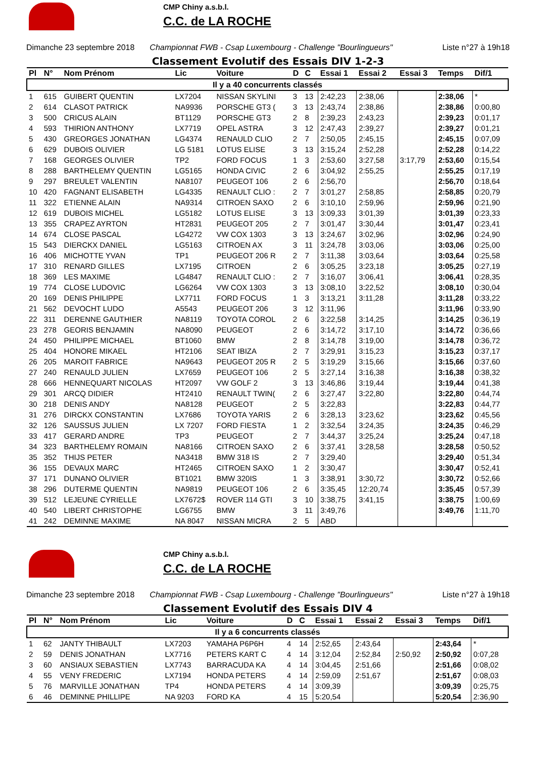CMP Chiny a.s.b.l.
C.C. de LA ROCHE
Dimanche 23 septembre 2018 Championnat FWB - Csap Luxembourg - Challenge "Bourlingueurs" Liste n°27 à 19h18
Classement Evolutif des Essais DIV 1-2-3
| Pl | N° | Nom Prénom | Lic | Voiture | D | C | Essai 1 | Essai 2 | Essai 3 | Temps | Dif/1 |
| --- | --- | --- | --- | --- | --- | --- | --- | --- | --- | --- | --- |
| Il y a 40 concurrents classés | | | | | | | | | | | |
| 1 | 615 | GUIBERT QUENTIN | LX7204 | NISSAN SKYLINI | 3 | 13 | 2:42,23 | 2:38,06 | | 2:38,06 | * |
| 2 | 614 | CLASOT PATRICK | NA9936 | PORSCHE GT3 ( | 3 | 13 | 2:43,74 | 2:38,86 | | 2:38,86 | 0:00,80 |
| 3 | 500 | CRICUS ALAIN | BT1129 | PORSCHE GT3 | 2 | 8 | 2:39,23 | 2:43,23 | | 2:39,23 | 0:01,17 |
| 4 | 593 | THIRION ANTHONY | LX7719 | OPEL ASTRA | 3 | 12 | 2:47,43 | 2:39,27 | | 2:39,27 | 0:01,21 |
| 5 | 430 | GREORGES JONATHAN | LG4374 | RENAULD CLIO | 2 | 7 | 2:50,05 | 2:45,15 | | 2:45,15 | 0:07,09 |
| 6 | 629 | DUBOIS OLIVIER | LG 5181 | LOTUS ELISE | 3 | 13 | 3:15,24 | 2:52,28 | | 2:52,28 | 0:14,22 |
| 7 | 168 | GEORGES OLIVIER | TP2 | FORD FOCUS | 1 | 3 | 2:53,60 | 3:27,58 | 3:17,79 | 2:53,60 | 0:15,54 |
| 8 | 288 | BARTHELEMY QUENTIN | LG5165 | HONDA CIVIC | 2 | 6 | 3:04,92 | 2:55,25 | | 2:55,25 | 0:17,19 |
| 9 | 297 | BREULET VALENTIN | NA8107 | PEUGEOT 106 | 2 | 6 | 2:56,70 | | | 2:56,70 | 0:18,64 |
| 10 | 420 | FAGNANT ELISABETH | LG4335 | RENAULT CLIO : | 2 | 7 | 3:01,27 | 2:58,85 | | 2:58,85 | 0:20,79 |
| 11 | 322 | ETIENNE ALAIN | NA9314 | CITROEN SAXO | 2 | 6 | 3:10,10 | 2:59,96 | | 2:59,96 | 0:21,90 |
| 12 | 619 | DUBOIS MICHEL | LG5182 | LOTUS ELISE | 3 | 13 | 3:09,33 | 3:01,39 | | 3:01,39 | 0:23,33 |
| 13 | 355 | CRAPEZ AYRTON | HT2831 | PEUGEOT 205 | 2 | 7 | 3:01,47 | 3:30,44 | | 3:01,47 | 0:23,41 |
| 14 | 674 | CLOSE PASCAL | LG4272 | VW COX 1303 | 3 | 13 | 3:24,67 | 3:02,96 | | 3:02,96 | 0:24,90 |
| 15 | 543 | DIERCKX DANIEL | LG5163 | CITROEN AX | 3 | 11 | 3:24,78 | 3:03,06 | | 3:03,06 | 0:25,00 |
| 16 | 406 | MICHOTTE YVAN | TP1 | PEUGEOT 206 R | 2 | 7 | 3:11,38 | 3:03,64 | | 3:03,64 | 0:25,58 |
| 17 | 310 | RENARD GILLES | LX7195 | CITROEN | 2 | 6 | 3:05,25 | 3:23,18 | | 3:05,25 | 0:27,19 |
| 18 | 369 | LES MAXIME | LG4847 | RENAULT CLIO : | 2 | 7 | 3:16,07 | 3:06,41 | | 3:06,41 | 0:28,35 |
| 19 | 774 | CLOSE LUDOVIC | LG6264 | VW COX 1303 | 3 | 13 | 3:08,10 | 3:22,52 | | 3:08,10 | 0:30,04 |
| 20 | 169 | DENIS PHILIPPE | LX7711 | FORD FOCUS | 1 | 3 | 3:13,21 | 3:11,28 | | 3:11,28 | 0:33,22 |
| 21 | 562 | DEVOCHT LUDO | A5543 | PEUGEOT 206 | 3 | 12 | 3:11,96 | | | 3:11,96 | 0:33,90 |
| 22 | 311 | DERENNE GAUTHIER | NA8119 | TOYOTA COROL | 2 | 6 | 3:22,58 | 3:14,25 | | 3:14,25 | 0:36,19 |
| 23 | 278 | GEORIS BENJAMIN | NA8090 | PEUGEOT | 2 | 6 | 3:14,72 | 3:17,10 | | 3:14,72 | 0:36,66 |
| 24 | 450 | PHILIPPE MICHAEL | BT1060 | BMW | 2 | 8 | 3:14,78 | 3:19,00 | | 3:14,78 | 0:36,72 |
| 25 | 404 | HONORE MIKAEL | HT2106 | SEAT IBIZA | 2 | 7 | 3:29,91 | 3:15,23 | | 3:15,23 | 0:37,17 |
| 26 | 205 | MAROIT FABRICE | NA9643 | PEUGEOT 205 R | 2 | 5 | 3:19,29 | 3:15,66 | | 3:15,66 | 0:37,60 |
| 27 | 240 | RENAULD JULIEN | LX7659 | PEUGEOT 106 | 2 | 5 | 3:27,14 | 3:16,38 | | 3:16,38 | 0:38,32 |
| 28 | 666 | HENNEQUART NICOLAS | HT2097 | VW GOLF 2 | 3 | 13 | 3:46,86 | 3:19,44 | | 3:19,44 | 0:41,38 |
| 29 | 301 | ARCQ DIDIER | HT2410 | RENAULT TWIN( | 2 | 6 | 3:27,47 | 3:22,80 | | 3:22,80 | 0:44,74 |
| 30 | 218 | DENIS ANDY | NA8128 | PEUGEOT | 2 | 5 | 3:22,83 | | | 3:22,83 | 0:44,77 |
| 31 | 276 | DIRCKX CONSTANTIN | LX7686 | TOYOTA YARIS | 2 | 6 | 3:28,13 | 3:23,62 | | 3:23,62 | 0:45,56 |
| 32 | 126 | SAUSSUS JULIEN | LX 7207 | FORD FIESTA | 1 | 2 | 3:32,54 | 3:24,35 | | 3:24,35 | 0:46,29 |
| 33 | 417 | GERARD ANDRE | TP3 | PEUGEOT | 2 | 7 | 3:44,37 | 3:25,24 | | 3:25,24 | 0:47,18 |
| 34 | 323 | BARTHELEMY ROMAIN | NA8166 | CITROEN SAXO | 2 | 6 | 3:37,41 | 3:28,58 | | 3:28,58 | 0:50,52 |
| 35 | 352 | THIJS PETER | NA3418 | BMW 318 IS | 2 | 7 | 3:29,40 | | | 3:29,40 | 0:51,34 |
| 36 | 155 | DEVAUX MARC | HT2465 | CITROEN SAXO | 1 | 2 | 3:30,47 | | | 3:30,47 | 0:52,41 |
| 37 | 171 | DUNANO OLIVIER | BT1021 | BMW 320IS | 1 | 3 | 3:38,91 | 3:30,72 | | 3:30,72 | 0:52,66 |
| 38 | 296 | DUTERME QUENTIN | NA9819 | PEUGEOT 106 | 2 | 6 | 3:35,45 | 12:20,74 | | 3:35,45 | 0:57,39 |
| 39 | 512 | LEJEUNE CYRIELLE | LX7672$ | ROVER 114 GTI | 3 | 10 | 3:38,75 | 3:41,15 | | 3:38,75 | 1:00,69 |
| 40 | 540 | LIBERT CHRISTOPHE | LG6755 | BMW | 3 | 11 | 3:49,76 | | | 3:49,76 | 1:11,70 |
| 41 | 242 | DEMINNE MAXIME | NA 8047 | NISSAN MICRA | 2 | 5 | ABD | | | | |
CMP Chiny a.s.b.l.
C.C. de LA ROCHE
Dimanche 23 septembre 2018 Championnat FWB - Csap Luxembourg - Challenge "Bourlingueurs" Liste n°27 à 19h18
Classement Evolutif des Essais DIV 4
| Pl | N° | Nom Prénom | Lic | Voiture | D | C | Essai 1 | Essai 2 | Essai 3 | Temps | Dif/1 |
| --- | --- | --- | --- | --- | --- | --- | --- | --- | --- | --- | --- |
| Il y a 6 concurrents classés | | | | | | | | | | | |
| 1 | 62 | JANTY THIBAULT | LX7203 | YAMAHA P6P6H | 4 | 14 | 2:52,65 | 2:43,64 | | 2:43,64 | * |
| 2 | 59 | DENIS JONATHAN | LX7716 | PETERS KART C | 4 | 14 | 3:12,04 | 2:52,84 | 2:50,92 | 2:50,92 | 0:07,28 |
| 3 | 60 | ANSIAUX SEBASTIEN | LX7743 | BARRACUDA KA | 4 | 14 | 3:04,45 | 2:51,66 | | 2:51,66 | 0:08,02 |
| 4 | 55 | VENY FREDERIC | LX7194 | HONDA PETERS | 4 | 14 | 2:59,09 | 2:51,67 | | 2:51,67 | 0:08,03 |
| 5 | 76 | MARVILLE JONATHAN | TP4 | HONDA PETERS | 4 | 14 | 3:09,39 | | | 3:09,39 | 0:25,75 |
| 6 | 46 | DEMINNE PHILLIPE | NA 9203 | FORD KA | 4 | 15 | 5:20,54 | | | 5:20,54 | 2:36,90 |